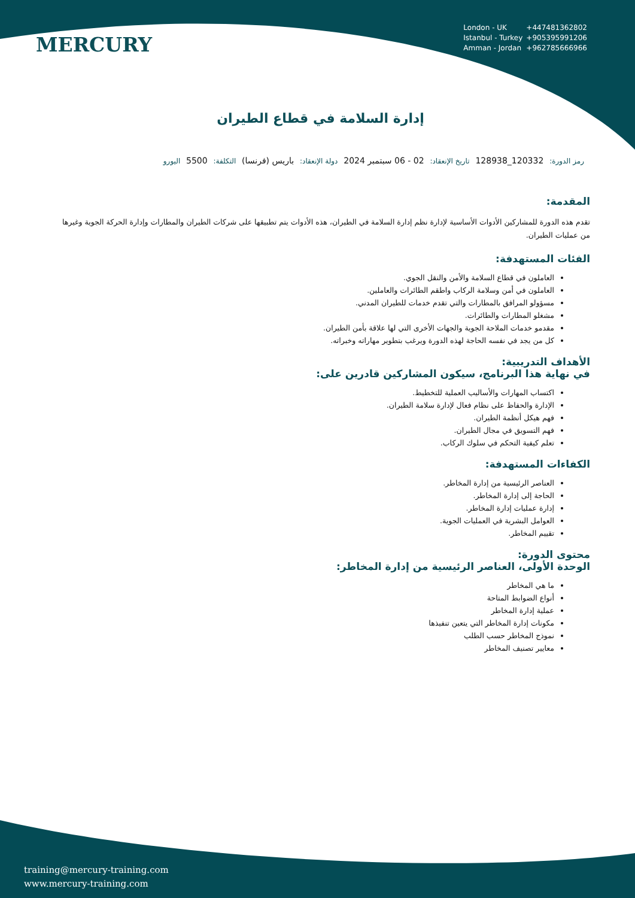MERCURY
London - UK +447481362802
Istanbul - Turkey +905395991206
Amman - Jordan +962785666966
إدارة السلامة في قطاع الطيران
رمز الدورة: 120332_128938 تاريخ الإنعقاد: 02 - 06 سبتمبر 2024 دولة الإنعقاد: باريس (فرنسا) التكلفة: 5500 اليورو
المقدمة:
تقدم هذه الدورة للمشاركين الأدوات الأساسية لإدارة نظم إدارة السلامة في الطيران، هذه الأدوات يتم تطبيقها على شركات الطيران والمطارات وإدارة الحركة الجوية وغيرها من عمليات الطيران.
الفئات المستهدفة:
العاملون في قطاع السلامة والأمن والنقل الجوي.
العاملون في أمن وسلامة الركاب واطقم الطائرات والعاملين.
مسؤولو المرافق بالمطارات والتي تقدم خدمات للطيران المدني.
مشغلو المطارات والطائرات.
مقدمو خدمات الملاحة الجوية والجهات الأخرى التي لها علاقة بأمن الطيران.
كل من يجد في نفسه الحاجة لهذه الدورة ويرغب بتطوير مهاراته وخبراته.
الأهداف التدريبية:
في نهاية هذا البرنامج، سيكون المشاركين قادرين على:
اكتساب المهارات والأساليب العملية للتخطيط.
الإدارة والحفاظ على نظام فعال لإدارة سلامة الطيران.
فهم هيكل أنظمة الطيران.
فهم التسويق في مجال الطيران.
تعلم كيفية التحكم في سلوك الركاب.
الكفاءات المستهدفة:
العناصر الرئيسية من إدارة المخاطر.
الحاجة إلى إدارة المخاطر.
إدارة عمليات إدارة المخاطر.
العوامل البشرية في العمليات الجوية.
تقييم المخاطر.
محتوى الدورة:
الوحدة الأولى، العناصر الرئيسية من إدارة المخاطر:
ما هي المخاطر
أنواع الضوابط المتاحة
عملية إدارة المخاطر
مكونات إدارة المخاطر التي يتعين تنفيذها
نموذج المخاطر حسب الطلب
معايير تصنيف المخاطر
training@mercury-training.com
www.mercury-training.com